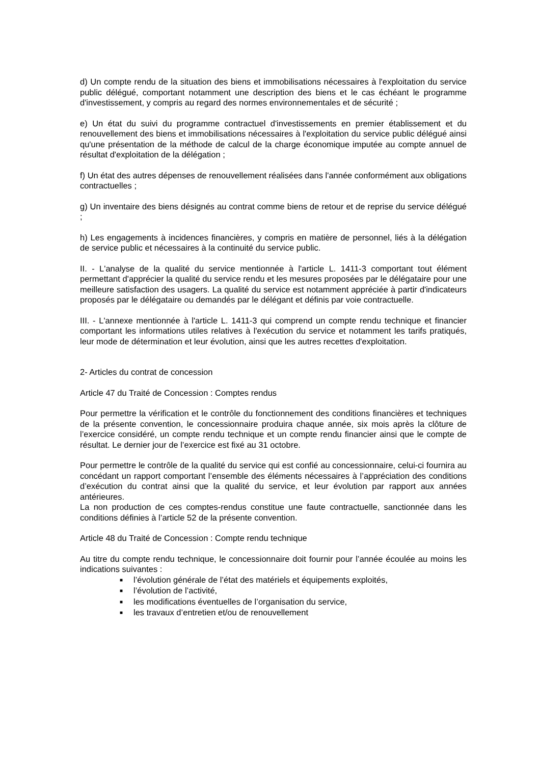d) Un compte rendu de la situation des biens et immobilisations nécessaires à l'exploitation du service public délégué, comportant notamment une description des biens et le cas échéant le programme d'investissement, y compris au regard des normes environnementales et de sécurité ;
e) Un état du suivi du programme contractuel d'investissements en premier établissement et du renouvellement des biens et immobilisations nécessaires à l'exploitation du service public délégué ainsi qu'une présentation de la méthode de calcul de la charge économique imputée au compte annuel de résultat d'exploitation de la délégation ;
f) Un état des autres dépenses de renouvellement réalisées dans l'année conformément aux obligations contractuelles ;
g) Un inventaire des biens désignés au contrat comme biens de retour et de reprise du service délégué ;
h) Les engagements à incidences financières, y compris en matière de personnel, liés à la délégation de service public et nécessaires à la continuité du service public.
II. - L'analyse de la qualité du service mentionnée à l'article L. 1411-3 comportant tout élément permettant d'apprécier la qualité du service rendu et les mesures proposées par le délégataire pour une meilleure satisfaction des usagers. La qualité du service est notamment appréciée à partir d'indicateurs proposés par le délégataire ou demandés par le délégant et définis par voie contractuelle.
III. - L'annexe mentionnée à l'article L. 1411-3 qui comprend un compte rendu technique et financier comportant les informations utiles relatives à l'exécution du service et notamment les tarifs pratiqués, leur mode de détermination et leur évolution, ainsi que les autres recettes d'exploitation.
2- Articles du contrat de concession
Article 47 du Traité de Concession : Comptes rendus
Pour permettre la vérification et le contrôle du fonctionnement des conditions financières et techniques de la présente convention, le concessionnaire produira chaque année, six mois après la clôture de l’exercice considéré, un compte rendu technique et un compte rendu financier ainsi que le compte de résultat. Le dernier jour de l’exercice est fixé au 31 octobre.
Pour permettre le contrôle de la qualité du service qui est confié au concessionnaire, celui-ci fournira au concédant un rapport comportant l’ensemble des éléments nécessaires à l’appréciation des conditions d’exécution du contrat ainsi que la qualité du service, et leur évolution par rapport aux années antérieures.
La non production de ces comptes-rendus constitue une faute contractuelle, sanctionnée dans les conditions définies à l’article 52 de la présente convention.
Article 48 du Traité de Concession : Compte rendu technique
Au titre du compte rendu technique, le concessionnaire doit fournir pour l’année écoulée au moins les indications suivantes :
■ l’évolution générale de l’état des matériels et équipements exploités,
■ l’évolution de l’activité,
■ les modifications éventuelles de l’organisation du service,
■ les travaux d’entretien et/ou de renouvellement